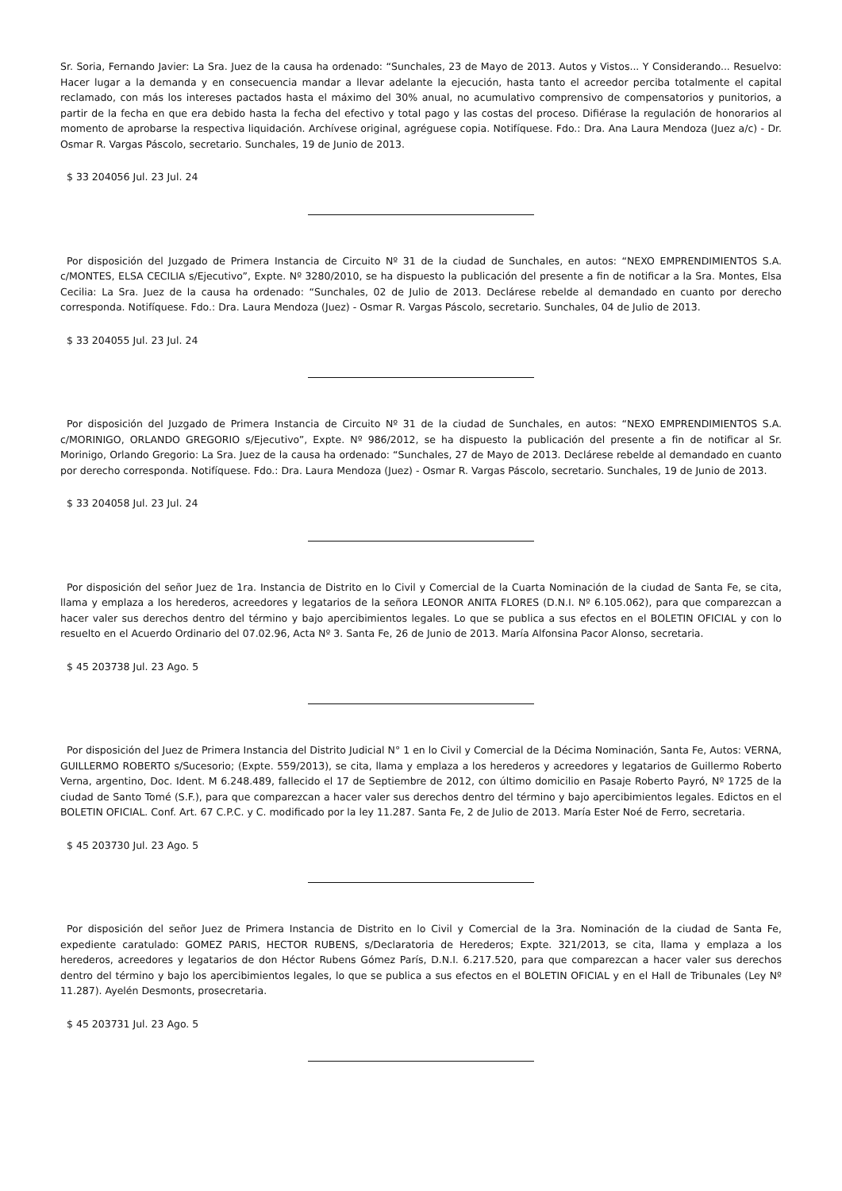Sr. Soria, Fernando Javier: La Sra. Juez de la causa ha ordenado: “Sunchales, 23 de Mayo de 2013. Autos y Vistos... Y Considerando... Resuelvo: Hacer lugar a la demanda y en consecuencia mandar a llevar adelante la ejecución, hasta tanto el acreedor perciba totalmente el capital reclamado, con más los intereses pactados hasta el máximo del 30% anual, no acumulativo comprensivo de compensatorios y punitorios, a partir de la fecha en que era debido hasta la fecha del efectivo y total pago y las costas del proceso. Difiérase la regulación de honorarios al momento de aprobarse la respectiva liquidación. Archívese original, agréguese copia. Notifíquese. Fdo.: Dra. Ana Laura Mendoza (Juez a/c) - Dr. Osmar R. Vargas Páscolo, secretario. Sunchales, 19 de Junio de 2013.
$ 33 204056 Jul. 23 Jul. 24
Por disposición del Juzgado de Primera Instancia de Circuito Nº 31 de la ciudad de Sunchales, en autos: “NEXO EMPRENDIMIENTOS S.A. c/MONTES, ELSA CECILIA s/Ejecutivo”, Expte. Nº 3280/2010, se ha dispuesto la publicación del presente a fin de notificar a la Sra. Montes, Elsa Cecilia: La Sra. Juez de la causa ha ordenado: “Sunchales, 02 de Julio de 2013. Declárese rebelde al demandado en cuanto por derecho corresponda. Notifíquese. Fdo.: Dra. Laura Mendoza (Juez) - Osmar R. Vargas Páscolo, secretario. Sunchales, 04 de Julio de 2013.
$ 33 204055 Jul. 23 Jul. 24
Por disposición del Juzgado de Primera Instancia de Circuito Nº 31 de la ciudad de Sunchales, en autos: “NEXO EMPRENDIMIENTOS S.A. c/MORINIGO, ORLANDO GREGORIO s/Ejecutivo”, Expte. Nº 986/2012, se ha dispuesto la publicación del presente a fin de notificar al Sr. Morinigo, Orlando Gregorio: La Sra. Juez de la causa ha ordenado: “Sunchales, 27 de Mayo de 2013. Declárese rebelde al demandado en cuanto por derecho corresponda. Notifíquese. Fdo.: Dra. Laura Mendoza (Juez) - Osmar R. Vargas Páscolo, secretario. Sunchales, 19 de Junio de 2013.
$ 33 204058 Jul. 23 Jul. 24
Por disposición del señor Juez de 1ra. Instancia de Distrito en lo Civil y Comercial de la Cuarta Nominación de la ciudad de Santa Fe, se cita, llama y emplaza a los herederos, acreedores y legatarios de la señora LEONOR ANITA FLORES (D.N.I. Nº 6.105.062), para que comparezcan a hacer valer sus derechos dentro del término y bajo apercibimientos legales. Lo que se publica a sus efectos en el BOLETIN OFICIAL y con lo resuelto en el Acuerdo Ordinario del 07.02.96, Acta Nº 3. Santa Fe, 26 de Junio de 2013. María Alfonsina Pacor Alonso, secretaria.
$ 45 203738 Jul. 23 Ago. 5
Por disposición del Juez de Primera Instancia del Distrito Judicial N° 1 en lo Civil y Comercial de la Décima Nominación, Santa Fe, Autos: VERNA, GUILLERMO ROBERTO s/Sucesorio; (Expte. 559/2013), se cita, llama y emplaza a los herederos y acreedores y legatarios de Guillermo Roberto Verna, argentino, Doc. Ident. M 6.248.489, fallecido el 17 de Septiembre de 2012, con último domicilio en Pasaje Roberto Payró, Nº 1725 de la ciudad de Santo Tomé (S.F.), para que comparezcan a hacer valer sus derechos dentro del término y bajo apercibimientos legales. Edictos en el BOLETIN OFICIAL. Conf. Art. 67 C.P.C. y C. modificado por la ley 11.287. Santa Fe, 2 de Julio de 2013. María Ester Noé de Ferro, secretaria.
$ 45 203730 Jul. 23 Ago. 5
Por disposición del señor Juez de Primera Instancia de Distrito en lo Civil y Comercial de la 3ra. Nominación de la ciudad de Santa Fe, expediente caratulado: GOMEZ PARIS, HECTOR RUBENS, s/Declaratoria de Herederos; Expte. 321/2013, se cita, llama y emplaza a los herederos, acreedores y legatarios de don Héctor Rubens Gómez París, D.N.I. 6.217.520, para que comparezcan a hacer valer sus derechos dentro del término y bajo los apercibimientos legales, lo que se publica a sus efectos en el BOLETIN OFICIAL y en el Hall de Tribunales (Ley Nº 11.287). Ayelén Desmonts, prosecretaria.
$ 45 203731 Jul. 23 Ago. 5